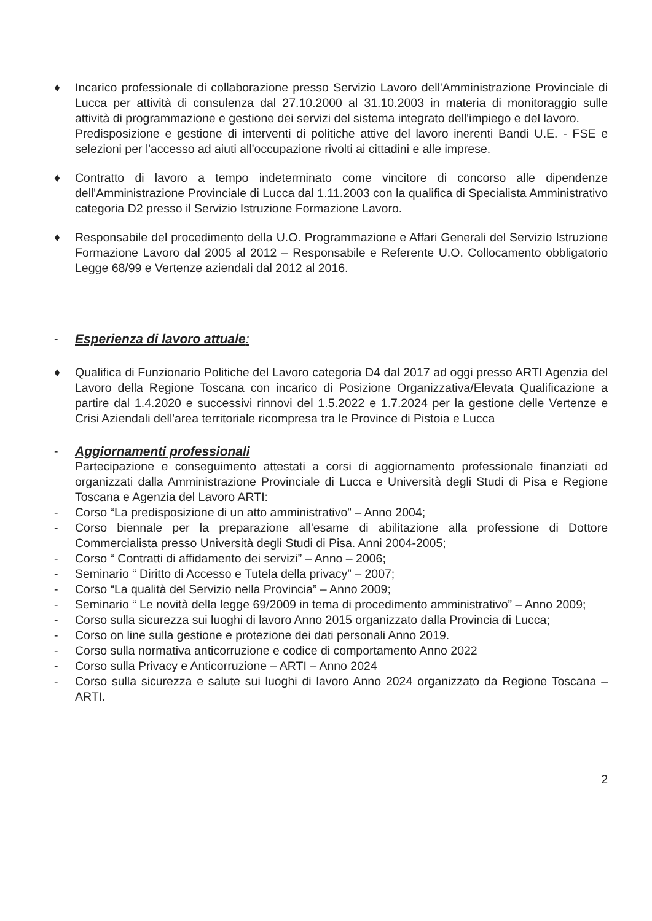♦ Incarico professionale di collaborazione presso Servizio Lavoro dell'Amministrazione Provinciale di Lucca per attività di consulenza dal 27.10.2000 al 31.10.2003 in materia di monitoraggio sulle attività di programmazione e gestione dei servizi del sistema integrato dell'impiego e del lavoro.
Predisposizione e gestione di interventi di politiche attive del lavoro inerenti Bandi U.E. - FSE e selezioni per l'accesso ad aiuti all'occupazione rivolti ai cittadini e alle imprese.
♦ Contratto di lavoro a tempo indeterminato come vincitore di concorso alle dipendenze dell'Amministrazione Provinciale di Lucca dal 1.11.2003 con la qualifica di Specialista Amministrativo categoria D2 presso il Servizio Istruzione Formazione Lavoro.
♦ Responsabile del procedimento della U.O. Programmazione e Affari Generali del Servizio Istruzione Formazione Lavoro dal 2005 al 2012 – Responsabile e Referente U.O. Collocamento obbligatorio Legge 68/99 e Vertenze aziendali dal 2012 al 2016.
- Esperienza di lavoro attuale:
♦ Qualifica di Funzionario Politiche del Lavoro categoria D4 dal 2017 ad oggi presso ARTI Agenzia del Lavoro della Regione Toscana con incarico di Posizione Organizzativa/Elevata Qualificazione a partire dal 1.4.2020 e successivi rinnovi del 1.5.2022 e 1.7.2024 per la gestione delle Vertenze e Crisi Aziendali dell'area territoriale ricompresa tra le Province di Pistoia e Lucca
- Aggiornamenti professionali
Partecipazione e conseguimento attestati a corsi di aggiornamento professionale finanziati ed organizzati dalla Amministrazione Provinciale di Lucca e Università degli Studi di Pisa e Regione Toscana e Agenzia del Lavoro ARTI:
- Corso “La predisposizione di un atto amministrativo” – Anno 2004;
- Corso biennale per la preparazione all'esame di abilitazione alla professione di Dottore Commercialista presso Università degli Studi di Pisa. Anni 2004-2005;
- Corso “ Contratti di affidamento dei servizi” – Anno – 2006;
- Seminario “ Diritto di Accesso e Tutela della privacy” – 2007;
- Corso “La qualità del Servizio nella Provincia” – Anno 2009;
- Seminario “ Le novità della legge 69/2009 in tema di procedimento amministrativo” – Anno 2009;
- Corso sulla sicurezza sui luoghi di lavoro Anno 2015 organizzato dalla Provincia di Lucca;
- Corso on line sulla gestione e protezione dei dati personali Anno 2019.
- Corso sulla normativa anticorruzione e codice di comportamento Anno 2022
- Corso sulla Privacy e Anticorruzione – ARTI – Anno 2024
- Corso sulla sicurezza e salute sui luoghi di lavoro Anno 2024 organizzato da Regione Toscana – ARTI.
2